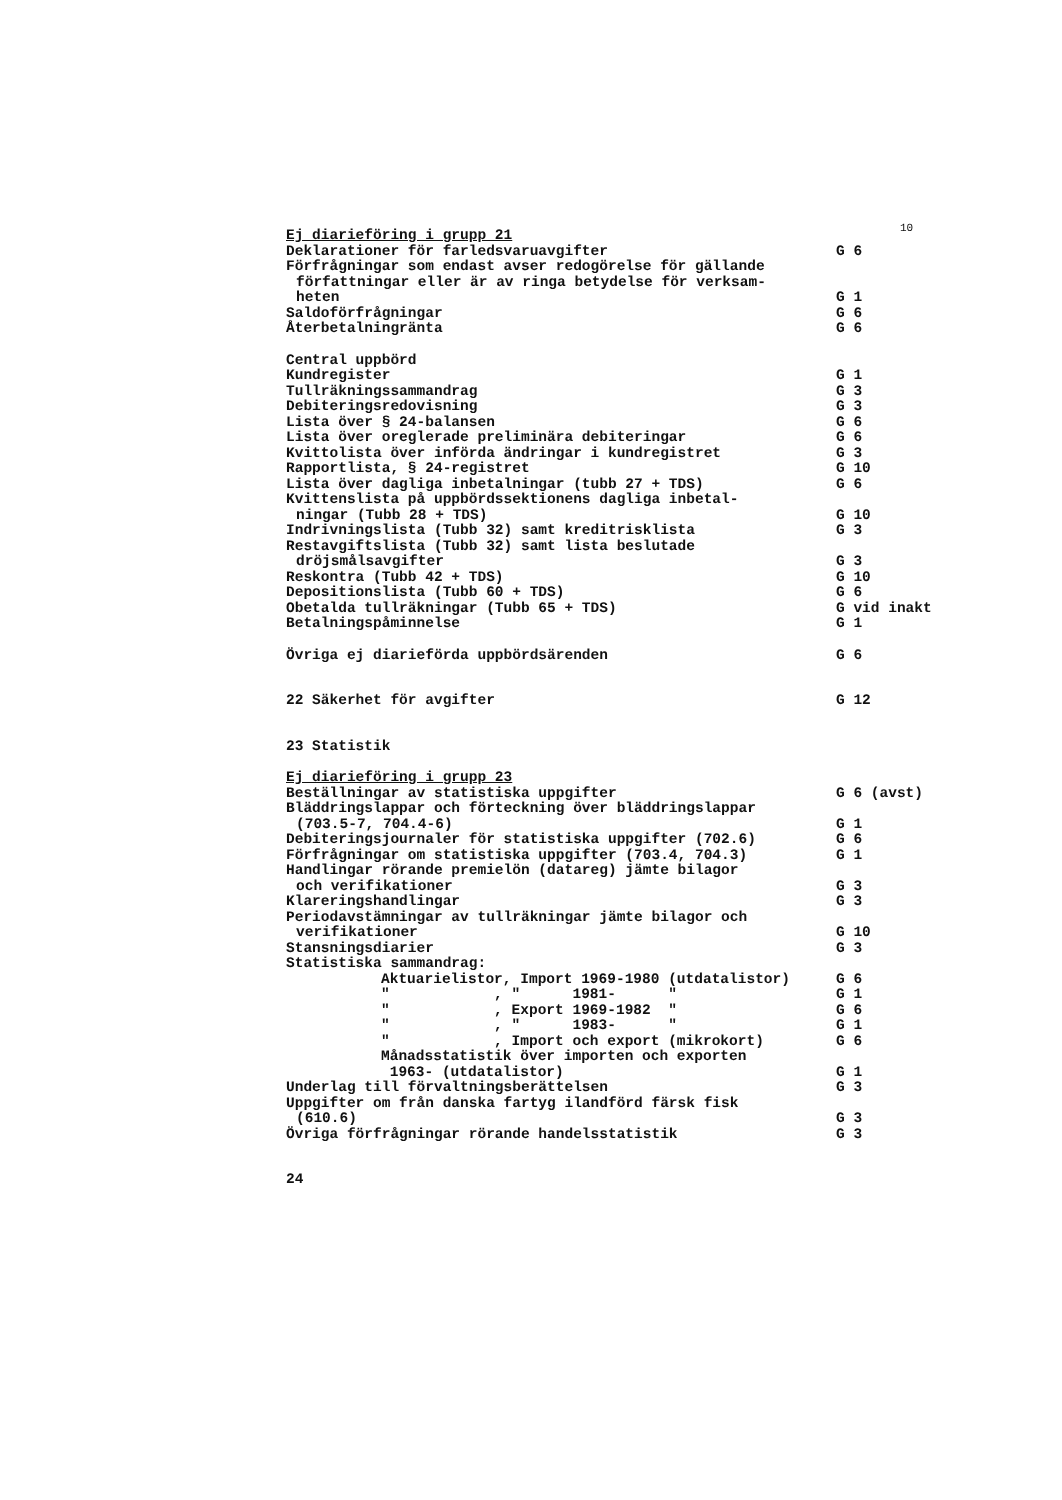10
| Ej diarieföring i grupp 21 | |
| Deklarationer för farledsvaruavgifter | G 6 |
| Förfrågningar som endast avser redogörelse för gällande författningar eller är av ringa betydelse för verksam- heten | G 1 |
| Saldoförfrågningar | G 6 |
| Återbetalningränta | G 6 |
| Central uppbörd | |
| Kundregister | G 1 |
| Tullräkningssammandrag | G 3 |
| Debiteringsredovisning | G 3 |
| Lista över § 24-balansen | G 6 |
| Lista över oreglerade preliminära debiteringar | G 6 |
| Kvittolista över införda ändringar i kundregistret | G 3 |
| Rapportlista, § 24-registret | G 10 |
| Lista över dagliga inbetalningar (tubb 27 + TDS) | G 6 |
| Kvittenslista på uppbördssektionens dagliga inbetal- ningar (Tubb 28 + TDS) | G 10 |
| Indrivningslista (Tubb 32) samt kreditrisklista | G 3 |
| Restavgiftslista (Tubb 32) samt lista beslutade dröjsmålsavgifter | G 3 |
| Reskontra (Tubb 42 + TDS) | G 10 |
| Depositionslista (Tubb 60 + TDS) | G 6 |
| Obetalda tullräkningar (Tubb 65 + TDS) | G vid inakt |
| Betalningspåminnelse | G 1 |
| Övriga ej diarieförda uppbördsärenden | G 6 |
| 22 Säkerhet för avgifter | G 12 |
| 23 Statistik | |
| Ej diarieföring i grupp 23 | |
| Beställningar av statistiska uppgifter | G 6 (avst) |
| Bläddringslappar och förteckning över bläddringslappar (703.5-7, 704.4-6) | G 1 |
| Debiteringsjournaler för statistiska uppgifter (702.6) | G 6 |
| Förfrågningar om statistiska uppgifter (703.4, 704.3) | G 1 |
| Handlingar rörande premielön (datareg) jämte bilagor och verifikationer | G 3 |
| Klareringshandlingar | G 3 |
| Periodavstämningar av tullräkningar jämte bilagor och verifikationer | G 10 |
| Stansningsdiarier | G 3 |
| Statistiska sammandrag: | |
| Aktuarielistor, Import 1969-1980 (utdatalistor) | G 6 |
| " , " 1981- " | G 1 |
| " , Export 1969-1982 " | G 6 |
| " , " 1983- " | G 1 |
| " , Import och export (mikrokort) | G 6 |
| Månadsstatistik över importen och exporten 1963- (utdatalistor) | G 1 |
| Underlag till förvaltningsberättelsen | G 3 |
| Uppgifter om från danska fartyg ilandförd färsk fisk (610.6) | G 3 |
| Övriga förfrågningar rörande handelsstatistik | G 3 |
| 24 | |